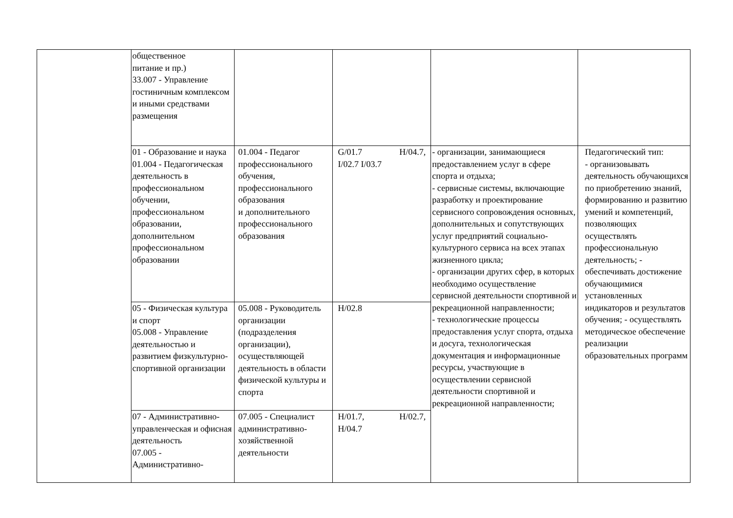| | общественное питание и пр.) 33.007 - Управление гостиничным комплексом и иными средствами размещения | | | | |
| | 01 - Образование и наука 01.004 - Педагогическая деятельность в профессиональном обучении, профессиональном образовании, дополнительном профессиональном образовании | 01.004 - Педагог профессионального обучения, профессионального образования и дополнительного профессионального образования | G/01.7 H/04.7, I/02.7 I/03.7 | - организации, занимающиеся предоставлением услуг в сфере спорта и отдыха; - сервисные системы, включающие разработку и проектирование сервисного сопровождения основных, дополнительных и сопутствующих услуг предприятий социально-культурного сервиса на всех этапах жизненного цикла; - организации других сфер, в которых необходимо осуществление сервисной деятельности спортивной и рекреационной направленности; - технологические процессы предоставления услуг спорта, отдыха и досуга, технологическая документация и информационные ресурсы, участвующие в осуществлении сервисной деятельности спортивной и рекреационной направленности; | Педагогический тип: - организовывать деятельность обучающихся по приобретению знаний, формированию и развитию умений и компетенций, позволяющих осуществлять профессиональную деятельность; - обеспечивать достижение обучающимися установленных индикаторов и результатов обучения; - осуществлять методическое обеспечение реализации образовательных программ |
| | 05 - Физическая культура и спорт 05.008 - Управление деятельностью и развитием физкультурно-спортивной организации | 05.008 - Руководитель организации (подразделения организации), осуществляющей деятельность в области физической культуры и спорта | H/02.8 | | |
| | 07 - Административно-управленческая и офисная деятельность 07.005 - Административно- | 07.005 - Специалист административно-хозяйственной деятельности | H/01.7, H/02.7, H/04.7 | | |